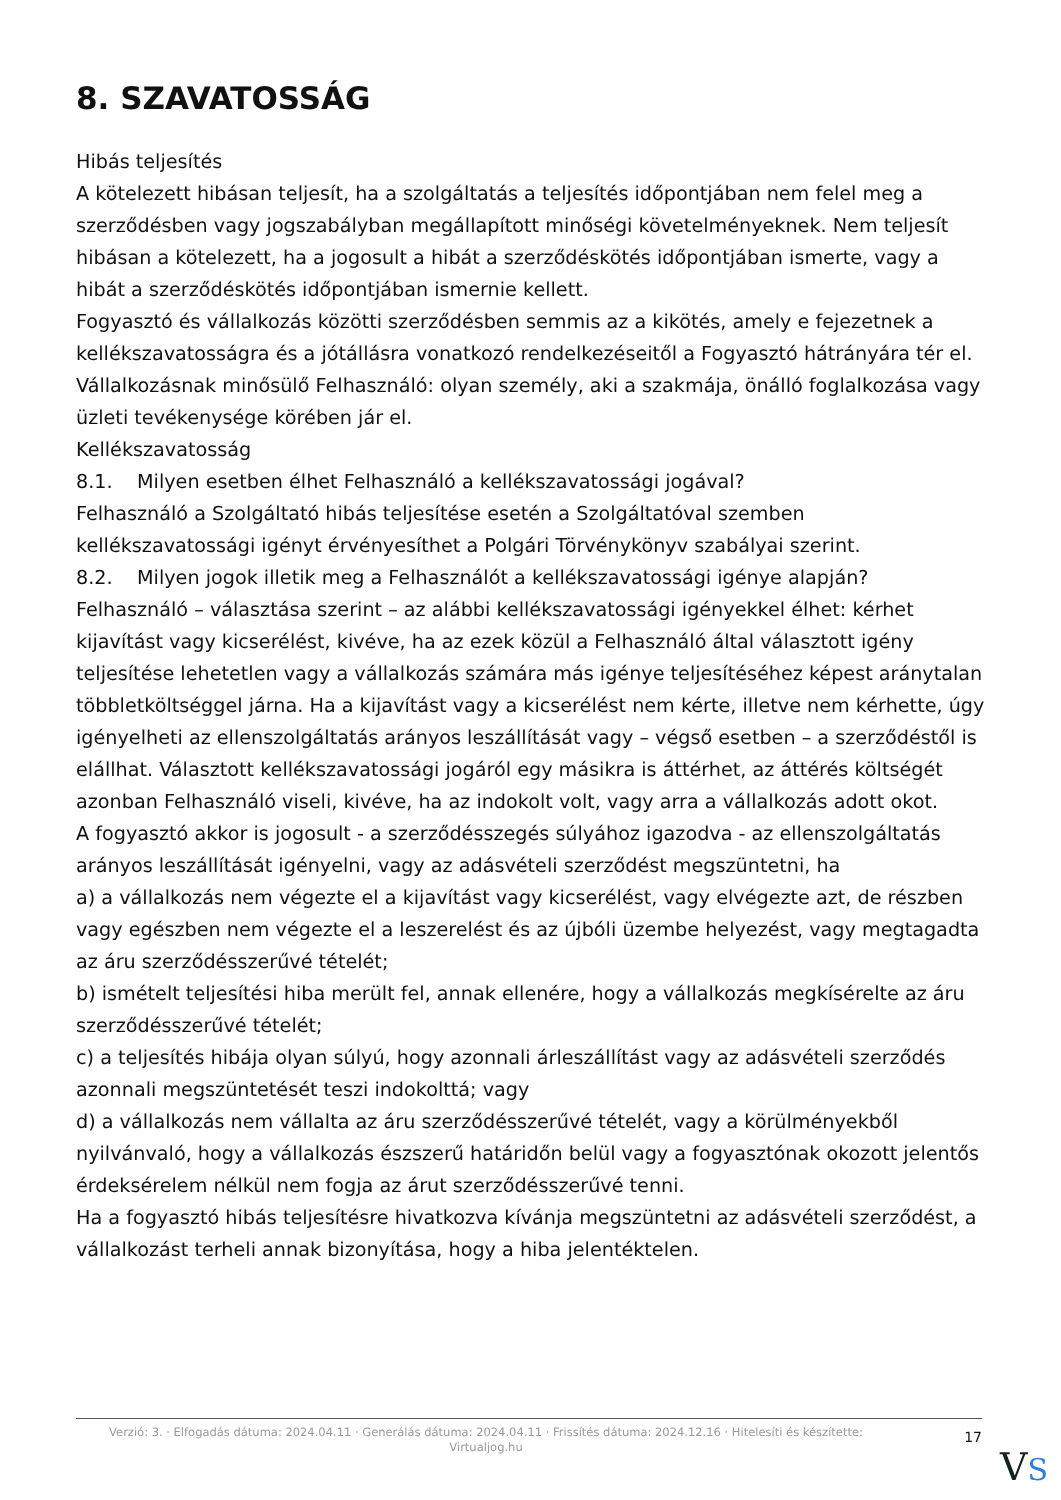8. SZAVATOSSÁG
Hibás teljesítés
A kötelezett hibásan teljesít, ha a szolgáltatás a teljesítés időpontjában nem felel meg a szerződésben vagy jogszabályban megállapított minőségi követelményeknek. Nem teljesít hibásan a kötelezett, ha a jogosult a hibát a szerződéskötés időpontjában ismerte, vagy a hibát a szerződéskötés időpontjában ismernie kellett.
Fogyasztó és vállalkozás közötti szerződésben semmis az a kikötés, amely e fejezetnek a kellékszavatosságra és a jótállásra vonatkozó rendelkezéseitől a Fogyasztó hátrányára tér el.
Vállalkozásnak minősülő Felhasználó: olyan személy, aki a szakmája, önálló foglalkozása vagy üzleti tevékenysége körében jár el.
Kellékszavatosság
8.1. Milyen esetben élhet Felhasználó a kellékszavatossági jogával?
Felhasználó a Szolgáltató hibás teljesítése esetén a Szolgáltatóval szemben kellékszavatossági igényt érvényesíthet a Polgári Törvénykönyv szabályai szerint.
8.2. Milyen jogok illetik meg a Felhasználót a kellékszavatossági igénye alapján?
Felhasználó – választása szerint – az alábbi kellékszavatossági igényekkel élhet: kérhet kijavítást vagy kicserélést, kivéve, ha az ezek közül a Felhasználó által választott igény teljesítése lehetetlen vagy a vállalkozás számára más igénye teljesítéséhez képest aránytalan többletköltséggel járna. Ha a kijavítást vagy a kicserélést nem kérte, illetve nem kérhette, úgy igényelheti az ellenszolgáltatás arányos leszállítását vagy – végső esetben – a szerződéstől is elállhat. Választott kellékszavatossági jogáról egy másikra is áttérhet, az áttérés költségét azonban Felhasználó viseli, kivéve, ha az indokolt volt, vagy arra a vállalkozás adott okot.
A fogyasztó akkor is jogosult - a szerződésszegés súlyához igazodva - az ellenszolgáltatás arányos leszállítását igényelni, vagy az adásvételi szerződést megszüntetni, ha
a) a vállalkozás nem végezte el a kijavítást vagy kicserélést, vagy elvégezte azt, de részben vagy egészben nem végezte el a leszerelést és az újbóli üzembe helyezést, vagy megtagadta az áru szerződésszerűvé tételét;
b) ismételt teljesítési hiba merült fel, annak ellenére, hogy a vállalkozás megkísérelte az áru szerződésszerűvé tételét;
c) a teljesítés hibája olyan súlyú, hogy azonnali árleszállítást vagy az adásvételi szerződés azonnali megszüntetését teszi indokolttá; vagy
d) a vállalkozás nem vállalta az áru szerződésszerűvé tételét, vagy a körülményekből nyilvánvaló, hogy a vállalkozás észszerű határidőn belül vagy a fogyasztónak okozott jelentős érdeksérelem nélkül nem fogja az árut szerződésszerűvé tenni.
Ha a fogyasztó hibás teljesítésre hivatkozva kívánja megszüntetni az adásvételi szerződést, a vállalkozást terheli annak bizonyítása, hogy a hiba jelentéktelen.
Verzió: 3. · Elfogadás dátuma: 2024.04.11 · Generálás dátuma: 2024.04.11 · Frissítés dátuma: 2024.12.16 · Hitelesíti és készítette: Virtualjog.hu
17
VS